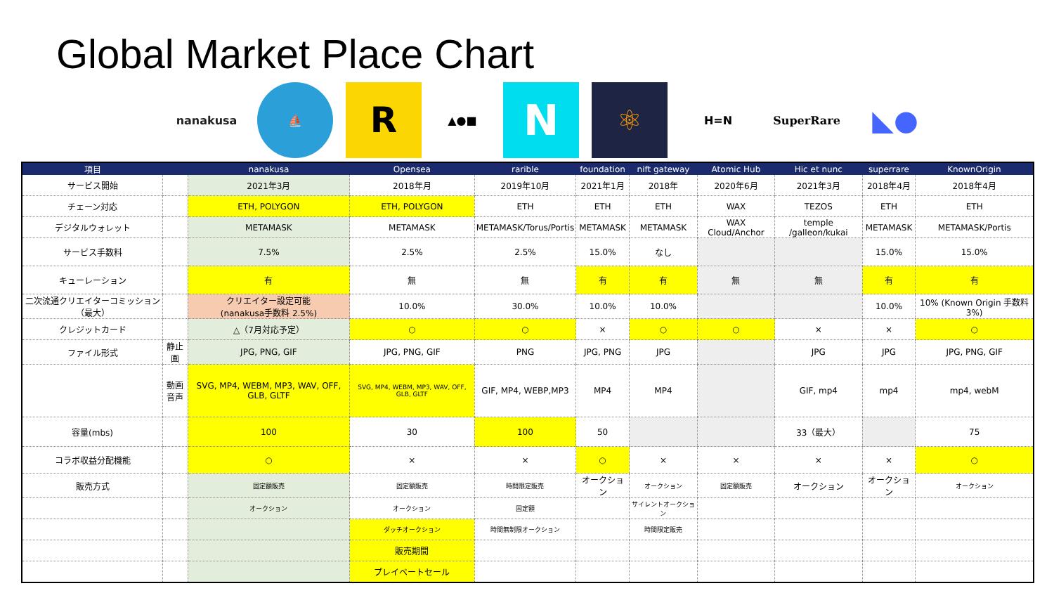Global Market Place Chart
nanakusa ⛵
R
▲●■
N
⚛
H=N SuperRare
◣●
| 項目 | | nanakusa | Opensea | rarible | foundation | nift gateway | Atomic Hub | Hic et nunc | superrare | KnownOrigin |
| --- | --- | --- | --- | --- | --- | --- | --- | --- | --- | --- |
| サービス開始 | | 2021年3月 | 2018年月 | 2019年10月 | 2021年1月 | 2018年 | 2020年6月 | 2021年3月 | 2018年4月 | 2018年4月 |
| チェーン対応 | | ETH, POLYGON | ETH, POLYGON | ETH | ETH | ETH | WAX | TEZOS | ETH | ETH |
| デジタルウォレット | | METAMASK | METAMASK | METAMASK/Torus/Portis | METAMASK | METAMASK | WAX Cloud/Anchor | temple /galleon/kukai | METAMASK | METAMASK/Portis |
| サービス手数料 | | 7.5% | 2.5% | 2.5% | 15.0% | なし | | | 15.0% | 15.0% |
| キューレーション | | 有 | 無 | 無 | 有 | 有 | 無 | 無 | 有 | 有 |
| 二次流通クリエイターコミッション（最大） | | クリエイター設定可能 (nanakusa手数料 2.5%) | 10.0% | 30.0% | 10.0% | 10.0% | | | 10.0% | 10% (Known Origin 手数料3%) |
| クレジットカード | | △（7月対応予定） | ○ | ○ | × | ○ | ○ | × | × | ○ |
| ファイル形式 | 静止画 | JPG, PNG, GIF | JPG, PNG, GIF | PNG | JPG, PNG | JPG | | JPG | JPG | JPG, PNG, GIF |
| | 動画 音声 | SVG, MP4, WEBM, MP3, WAV, OFF, GLB, GLTF | SVG, MP4, WEBM, MP3, WAV, OFF, GLB, GLTF | GIF, MP4, WEBP,MP3 | MP4 | MP4 | | GIF, mp4 | mp4 | mp4, webM |
| 容量(mbs) | | 100 | 30 | 100 | 50 | | | 33（最大） | | 75 |
| コラボ収益分配機能 | | ○ | × | × | ○ | × | × | × | × | ○ |
| 販売方式 | | 固定額販売 | 固定額販売 | 時間限定販売 | オークション | オークション | 固定額販売 | オークション | オークション | オークション |
| | | オークション | オークション | 固定額 | | サイレントオークション | | | | |
| | | | ダッチオークション | 時間無制限オークション | | 時間限定販売 | | | | |
| | | | 販売期間 | | | | | | | |
| | | | プレイベートセール | | | | | | | |